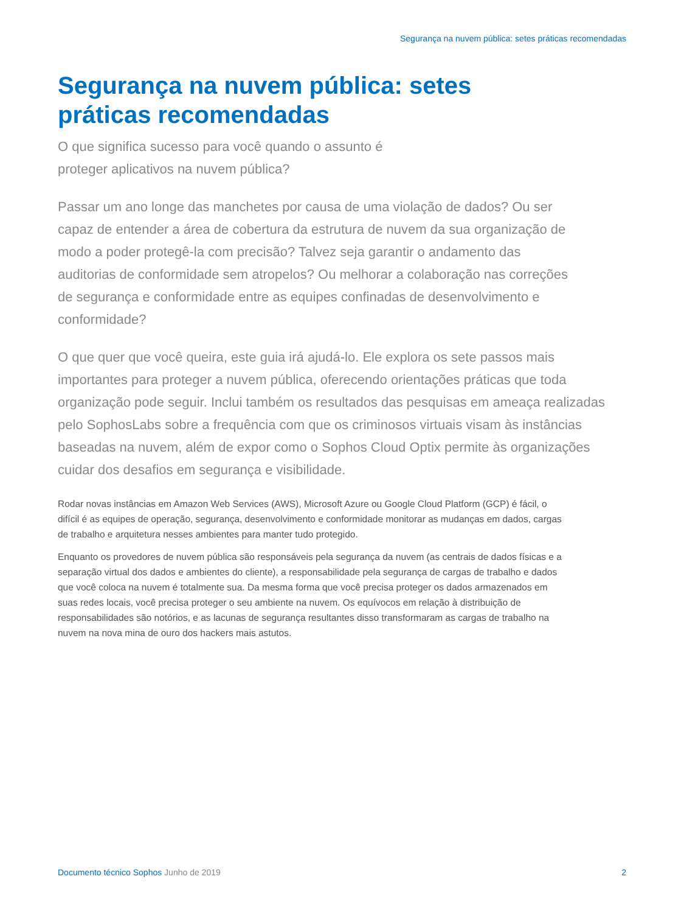Segurança na nuvem pública: setes práticas recomendadas
Segurança na nuvem pública: setes práticas recomendadas
O que significa sucesso para você quando o assunto é proteger aplicativos na nuvem pública?
Passar um ano longe das manchetes por causa de uma violação de dados? Ou ser capaz de entender a área de cobertura da estrutura de nuvem da sua organização de modo a poder protegê-la com precisão? Talvez seja garantir o andamento das auditorias de conformidade sem atropelos? Ou melhorar a colaboração nas correções de segurança e conformidade entre as equipes confinadas de desenvolvimento e conformidade?
O que quer que você queira, este guia irá ajudá-lo. Ele explora os sete passos mais importantes para proteger a nuvem pública, oferecendo orientações práticas que toda organização pode seguir. Inclui também os resultados das pesquisas em ameaça realizadas pelo SophosLabs sobre a frequência com que os criminosos virtuais visam às instâncias baseadas na nuvem, além de expor como o Sophos Cloud Optix permite às organizações cuidar dos desafios em segurança e visibilidade.
Rodar novas instâncias em Amazon Web Services (AWS), Microsoft Azure ou Google Cloud Platform (GCP) é fácil, o difícil é as equipes de operação, segurança, desenvolvimento e conformidade monitorar as mudanças em dados, cargas de trabalho e arquitetura nesses ambientes para manter tudo protegido.
Enquanto os provedores de nuvem pública são responsáveis pela segurança da nuvem (as centrais de dados físicas e a separação virtual dos dados e ambientes do cliente), a responsabilidade pela segurança de cargas de trabalho e dados que você coloca na nuvem é totalmente sua. Da mesma forma que você precisa proteger os dados armazenados em suas redes locais, você precisa proteger o seu ambiente na nuvem. Os equívocos em relação à distribuição de responsabilidades são notórios, e as lacunas de segurança resultantes disso transformaram as cargas de trabalho na nuvem na nova mina de ouro dos hackers mais astutos.
Documento técnico Sophos Junho de 2019 2